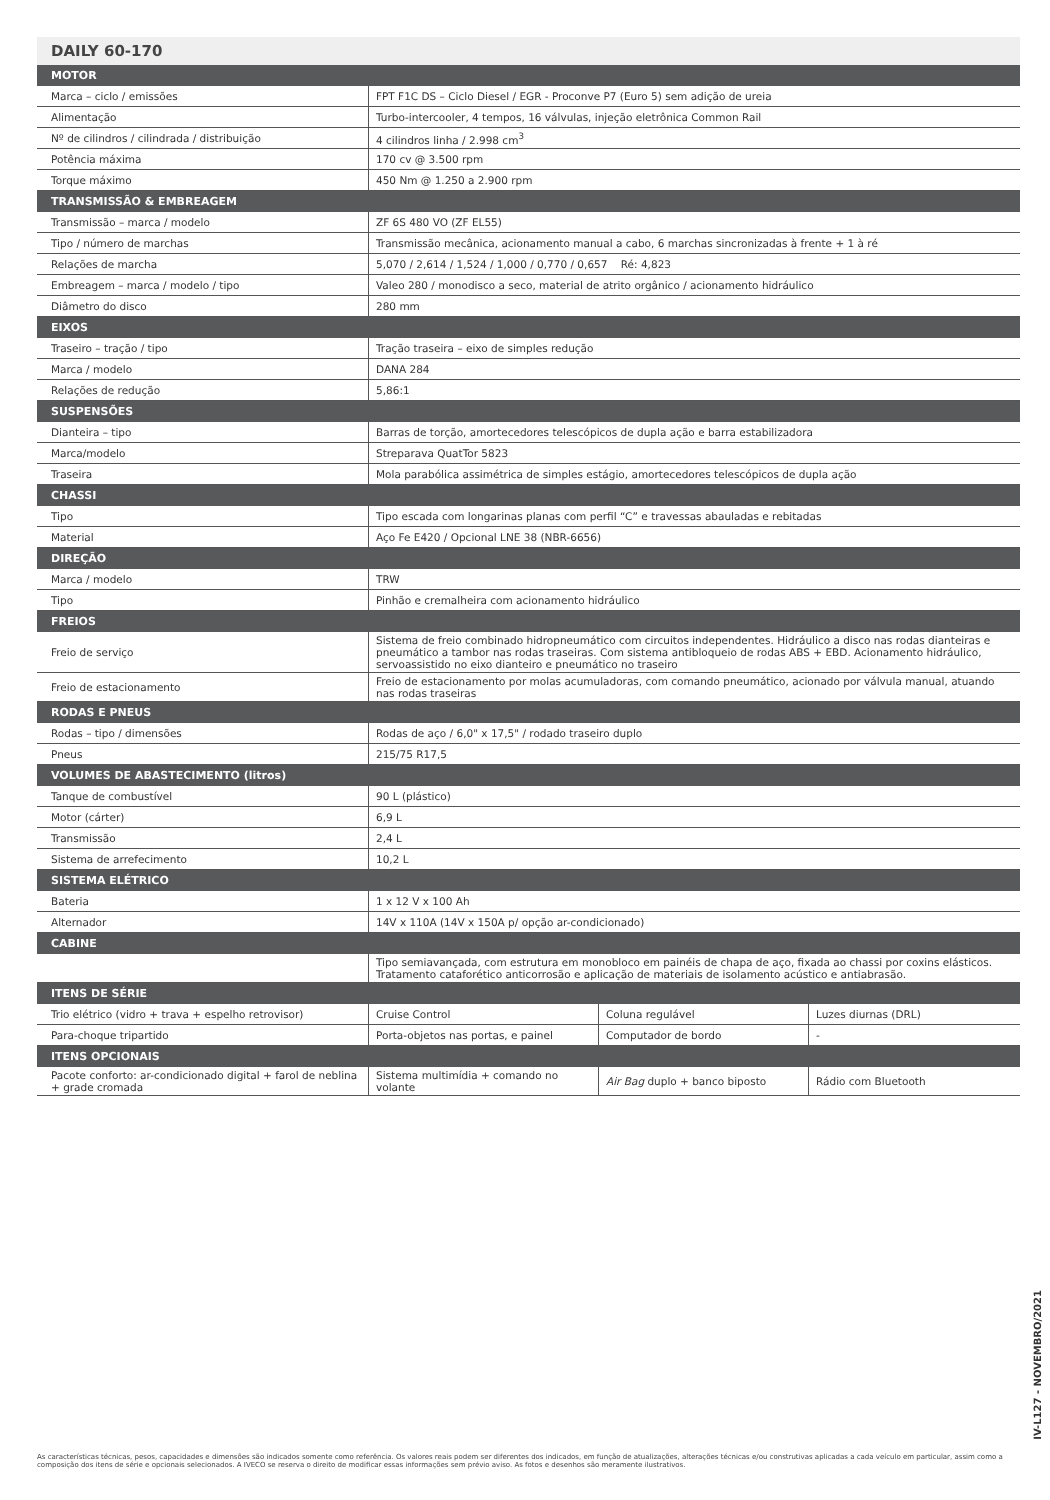DAILY 60-170
| MOTOR | | | |
| --- | --- | --- | --- |
| Marca – ciclo / emissões | FPT F1C DS – Ciclo Diesel / EGR - Proconve P7 (Euro 5) sem adição de ureia | | |
| Alimentação | Turbo-intercooler, 4 tempos, 16 válvulas, injeção eletrônica Common Rail | | |
| Nº de cilindros / cilindrada / distribuição | 4 cilindros linha / 2.998 cm<sup>3</sup> | | |
| Potência máxima | 170 cv @ 3.500 rpm | | |
| Torque máximo | 450 Nm @ 1.250 a 2.900 rpm | | |
| TRANSMISSÃO & EMBREAGEM | | | |
| Transmissão – marca / modelo | ZF 6S 480 VO (ZF EL55) | | |
| Tipo / número de marchas | Transmissão mecânica, acionamento manual a cabo, 6 marchas sincronizadas à frente + 1 à ré | | |
| Relações de marcha | 5,070 / 2,614 / 1,524 / 1,000 / 0,770 / 0,657 Ré: 4,823 | | |
| Embreagem – marca / modelo / tipo | Valeo 280 / monodisco a seco, material de atrito orgânico / acionamento hidráulico | | |
| Diâmetro do disco | 280 mm | | |
| EIXOS | | | |
| Traseiro – tração / tipo | Tração traseira – eixo de simples redução | | |
| Marca / modelo | DANA 284 | | |
| Relações de redução | 5,86:1 | | |
| SUSPENSÕES | | | |
| Dianteira – tipo | Barras de torção, amortecedores telescópicos de dupla ação e barra estabilizadora | | |
| Marca/modelo | Streparava QuatTor 5823 | | |
| Traseira | Mola parabólica assimétrica de simples estágio, amortecedores telescópicos de dupla ação | | |
| CHASSI | | | |
| Tipo | Tipo escada com longarinas planas com perfil “C” e travessas abauladas e rebitadas | | |
| Material | Aço Fe E420 / Opcional LNE 38 (NBR-6656) | | |
| DIREÇÃO | | | |
| Marca / modelo | TRW | | |
| Tipo | Pinhão e cremalheira com acionamento hidráulico | | |
| FREIOS | | | |
| Freio de serviço | Sistema de freio combinado hidropneumático com circuitos independentes. Hidráulico a disco nas rodas dianteiras e pneumático a tambor nas rodas traseiras. Com sistema antibloqueio de rodas ABS + EBD. Acionamento hidráulico, servoassistido no eixo dianteiro e pneumático no traseiro | | |
| Freio de estacionamento | Freio de estacionamento por molas acumuladoras, com comando pneumático, acionado por válvula manual, atuando nas rodas traseiras | | |
| RODAS E PNEUS | | | |
| Rodas – tipo / dimensões | Rodas de aço / 6,0" x 17,5" / rodado traseiro duplo | | |
| Pneus | 215/75 R17,5 | | |
| VOLUMES DE ABASTECIMENTO (litros) | | | |
| Tanque de combustível | 90 L (plástico) | | |
| Motor (cárter) | 6,9 L | | |
| Transmissão | 2,4 L | | |
| Sistema de arrefecimento | 10,2 L | | |
| SISTEMA ELÉTRICO | | | |
| Bateria | 1 x 12 V x 100 Ah | | |
| Alternador | 14V x 110A (14V x 150A p/ opção ar-condicionado) | | |
| CABINE | | | |
| | Tipo semiavançada, com estrutura em monobloco em painéis de chapa de aço, fixada ao chassi por coxins elásticos. Tratamento cataforético anticorrosão e aplicação de materiais de isolamento acústico e antiabrasão. | | |
| ITENS DE SÉRIE | | | |
| Trio elétrico (vidro + trava + espelho retrovisor) | Cruise Control | Coluna regulável | Luzes diurnas (DRL) |
| Para-choque tripartido | Porta-objetos nas portas, e painel | Computador de bordo | - |
| ITENS OPCIONAIS | | | |
| Pacote conforto: ar-condicionado digital + farol de neblina + grade cromada | Sistema multimídia + comando no volante | Air Bag duplo + banco biposto | Rádio com Bluetooth |
IV-L127 - NOVEMBRO/2021
As características técnicas, pesos, capacidades e dimensões são indicados somente como referência. Os valores reais podem ser diferentes dos indicados, em função de atualizações, alterações técnicas e/ou construtivas aplicadas a cada veículo em particular, assim como a composição dos itens de série e opcionais selecionados. A IVECO se reserva o direito de modificar essas informações sem prévio aviso. As fotos e desenhos são meramente ilustrativos.